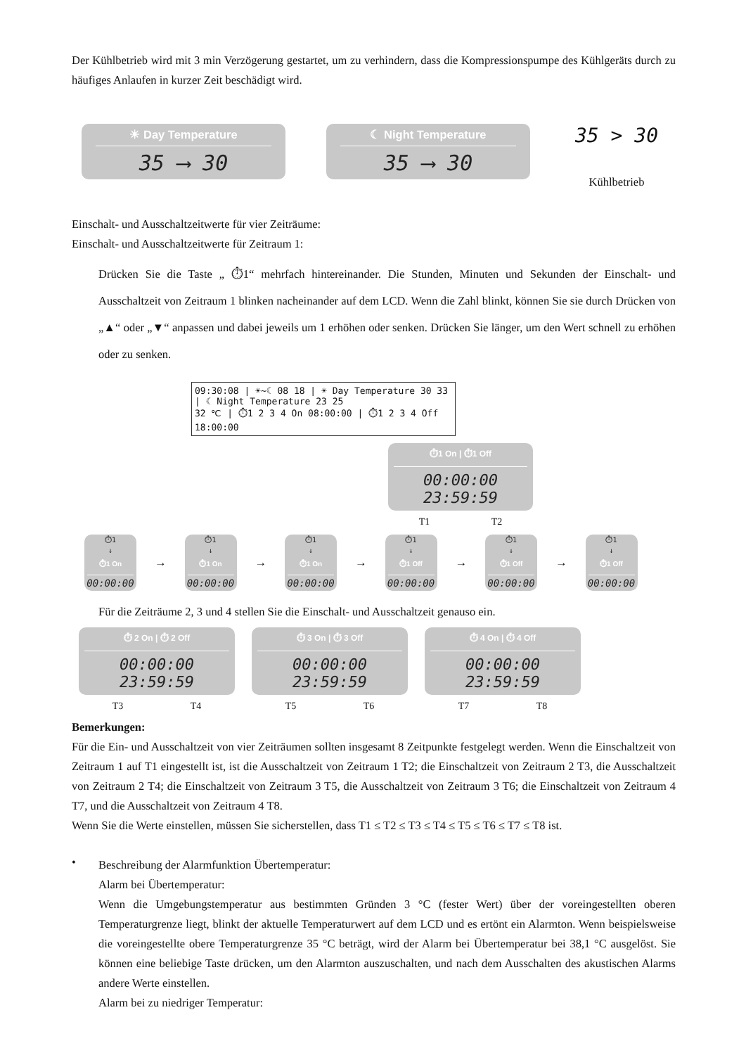Der Kühlbetrieb wird mit 3 min Verzögerung gestartet, um zu verhindern, dass die Kompressionspumpe des Kühlgeräts durch zu häufiges Anlaufen in kurzer Zeit beschädigt wird.
☀ Day Temperature
35 ⟶ 30
☾ Night Temperature
35 ⟶ 30
35 > 30
Kühlbetrieb
Einschalt- und Ausschaltzeitwerte für vier Zeiträume:
Einschalt- und Ausschaltzeitwerte für Zeitraum 1:
Drücken Sie die Taste „ ⏱1“ mehrfach hintereinander. Die Stunden, Minuten und Sekunden der Einschalt- und Ausschaltzeit von Zeitraum 1 blinken nacheinander auf dem LCD. Wenn die Zahl blinkt, können Sie sie durch Drücken von „▲“ oder „▼“ anpassen und dabei jeweils um 1 erhöhen oder senken. Drücken Sie länger, um den Wert schnell zu erhöhen oder zu senken.
09:30:08 | ☀~☾ 08 18 | ☀ Day Temperature 30 33 | ☾ Night Temperature 23 25
32 ℃ | ⏱1 2 3 4 On 08:00:00 | ⏱1 2 3 4 Off 18:00:00
⏱1 On | ⏱1 Off
00:00:00 23:59:59
T1 T2
⏱1
↓
⏱1 On
00:00:00
→
⏱1
↓
⏱1 On
00:00:00
→
⏱1
↓
⏱1 On
00:00:00
→
⏱1
↓
⏱1 Off
00:00:00
→
⏱1
↓
⏱1 Off
00:00:00
→
⏱1
↓
⏱1 Off
00:00:00
Für die Zeiträume 2, 3 und 4 stellen Sie die Einschalt- und Ausschaltzeit genauso ein.
⏱ 2 On | ⏱ 2 Off
00:00:00 23:59:59
T3 T4
⏱ 3 On | ⏱ 3 Off
00:00:00 23:59:59
T5 T6
⏱ 4 On | ⏱ 4 Off
00:00:00 23:59:59
T7 T8
Bemerkungen:
Für die Ein- und Ausschaltzeit von vier Zeiträumen sollten insgesamt 8 Zeitpunkte festgelegt werden. Wenn die Einschaltzeit von Zeitraum 1 auf T1 eingestellt ist, ist die Ausschaltzeit von Zeitraum 1 T2; die Einschaltzeit von Zeitraum 2 T3, die Ausschaltzeit von Zeitraum 2 T4; die Einschaltzeit von Zeitraum 3 T5, die Ausschaltzeit von Zeitraum 3 T6; die Einschaltzeit von Zeitraum 4 T7, und die Ausschaltzeit von Zeitraum 4 T8.
Wenn Sie die Werte einstellen, müssen Sie sicherstellen, dass T1 ≤ T2 ≤ T3 ≤ T4 ≤ T5 ≤ T6 ≤ T7 ≤ T8 ist.
•
Beschreibung der Alarmfunktion Übertemperatur:
Alarm bei Übertemperatur:
Wenn die Umgebungstemperatur aus bestimmten Gründen 3 °C (fester Wert) über der voreingestellten oberen Temperaturgrenze liegt, blinkt der aktuelle Temperaturwert auf dem LCD und es ertönt ein Alarmton. Wenn beispielsweise die voreingestellte obere Temperaturgrenze 35 °C beträgt, wird der Alarm bei Übertemperatur bei 38,1 °C ausgelöst. Sie können eine beliebige Taste drücken, um den Alarmton auszuschalten, und nach dem Ausschalten des akustischen Alarms andere Werte einstellen.
Alarm bei zu niedriger Temperatur: